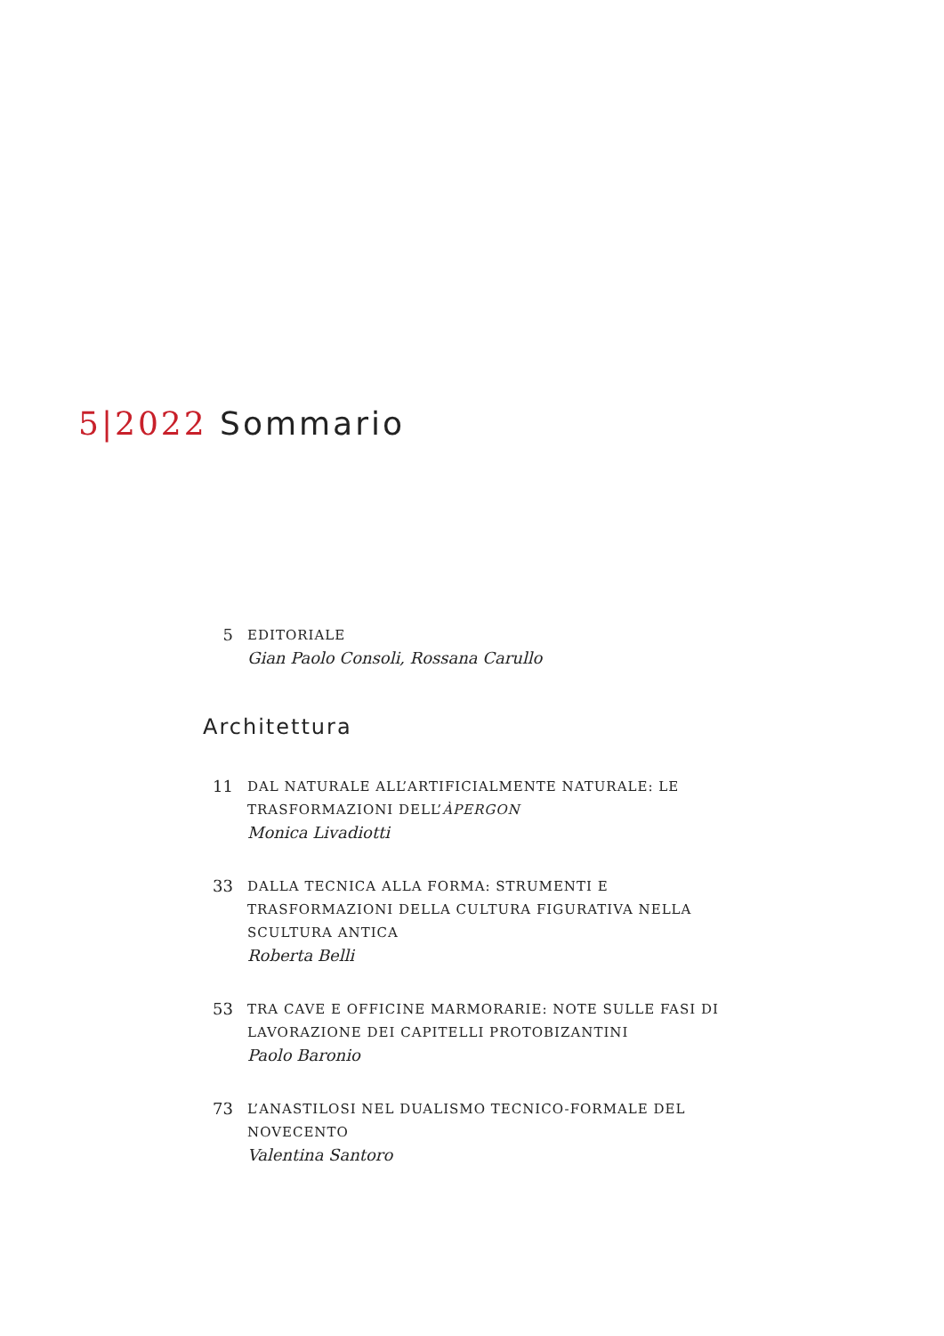5|2022 Sommario
5
EDITORIALE
Gian Paolo Consoli, Rossana Carullo
Architettura
11
DAL NATURALE ALL’ARTIFICIALMENTE NATURALE: LE TRASFORMAZIONI DELL’ÀPERGON
Monica Livadiotti
33
DALLA TECNICA ALLA FORMA: STRUMENTI E TRASFORMAZIONI DELLA CULTURA FIGURATIVA NELLA SCULTURA ANTICA
Roberta Belli
53
TRA CAVE E OFFICINE MARMORARIE: NOTE SULLE FASI DI LAVORAZIONE DEI CAPITELLI PROTOBIZANTINI
Paolo Baronio
73
L’ANASTILOSI NEL DUALISMO TECNICO-FORMALE DEL NOVECENTO
Valentina Santoro